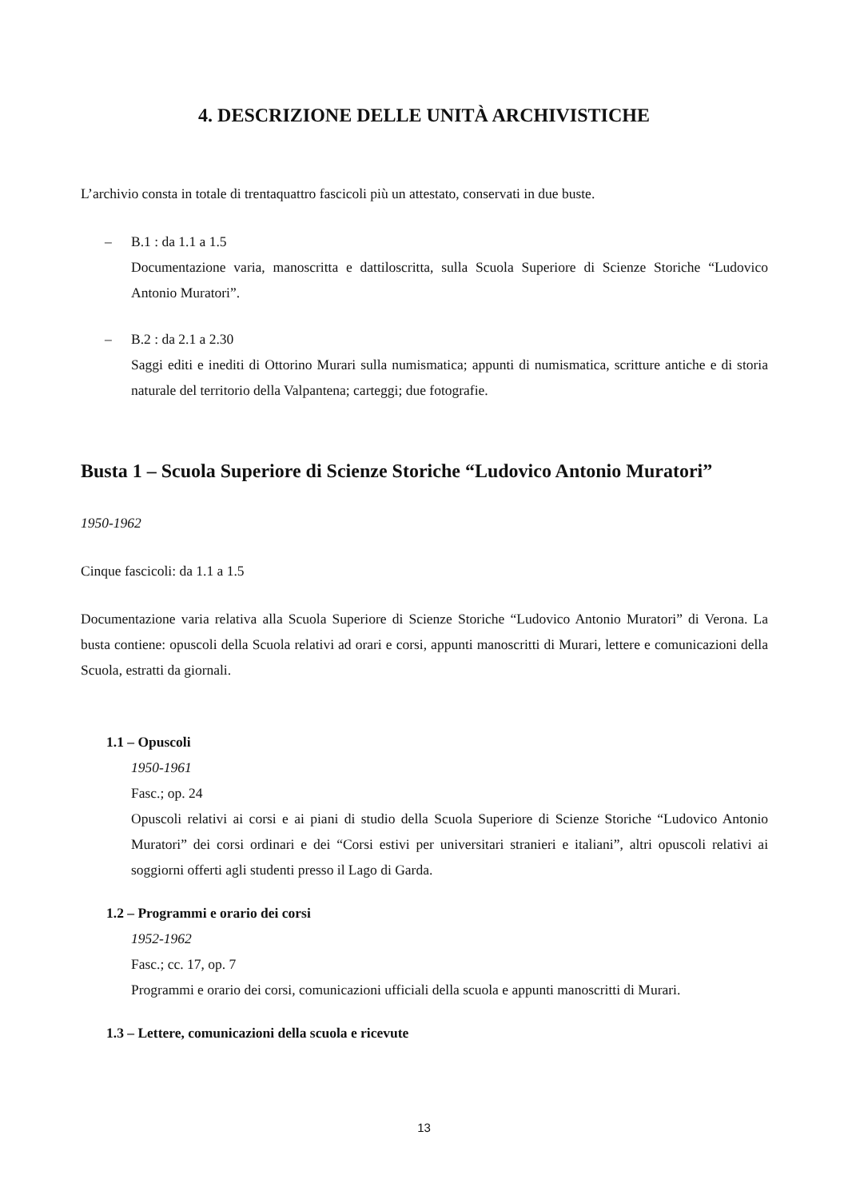4. DESCRIZIONE DELLE UNITÀ ARCHIVISTICHE
L’archivio consta in totale di trentaquattro fascicoli più un attestato, conservati in due buste.
– B.1 : da 1.1 a 1.5
Documentazione varia, manoscritta e dattiloscritta, sulla Scuola Superiore di Scienze Storiche “Ludovico Antonio Muratori”.
– B.2 : da 2.1 a 2.30
Saggi editi e inediti di Ottorino Murari sulla numismatica; appunti di numismatica, scritture antiche e di storia naturale del territorio della Valpantena; carteggi; due fotografie.
Busta 1 – Scuola Superiore di Scienze Storiche “Ludovico Antonio Muratori”
1950-1962
Cinque fascicoli: da 1.1 a 1.5
Documentazione varia relativa alla Scuola Superiore di Scienze Storiche “Ludovico Antonio Muratori” di Verona. La busta contiene: opuscoli della Scuola relativi ad orari e corsi, appunti manoscritti di Murari, lettere e comunicazioni della Scuola, estratti da giornali.
1.1 – Opuscoli
1950-1961
Fasc.; op. 24
Opuscoli relativi ai corsi e ai piani di studio della Scuola Superiore di Scienze Storiche “Ludovico Antonio Muratori” dei corsi ordinari e dei “Corsi estivi per universitari stranieri e italiani”, altri opuscoli relativi ai soggiorni offerti agli studenti presso il Lago di Garda.
1.2 – Programmi e orario dei corsi
1952-1962
Fasc.; cc. 17, op. 7
Programmi e orario dei corsi, comunicazioni ufficiali della scuola e appunti manoscritti di Murari.
1.3 – Lettere, comunicazioni della scuola e ricevute
13